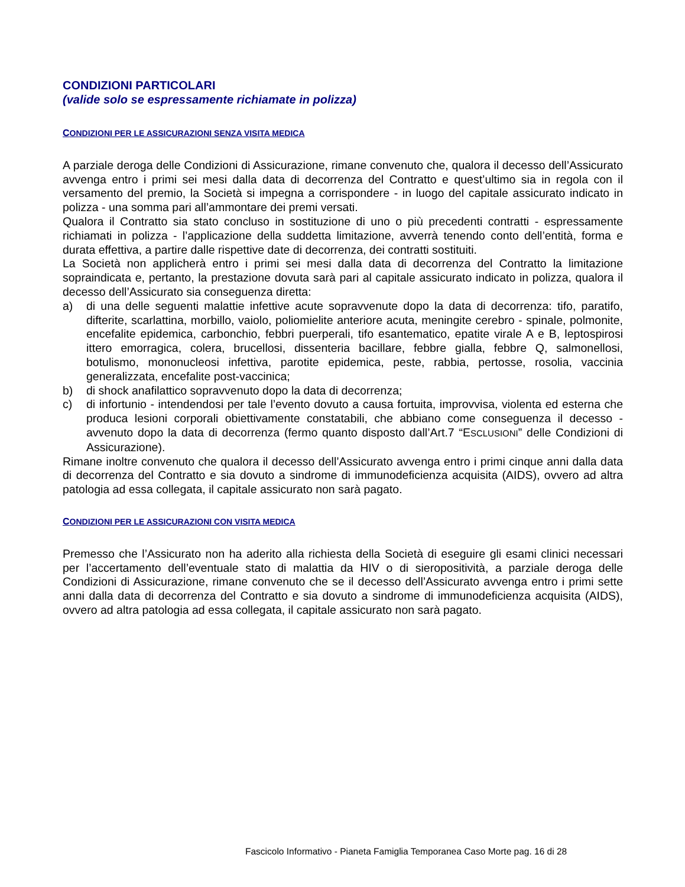CONDIZIONI PARTICOLARI
(valide solo se espressamente richiamate in polizza)
CONDIZIONI PER LE ASSICURAZIONI SENZA VISITA MEDICA
A parziale deroga delle Condizioni di Assicurazione, rimane convenuto che, qualora il decesso dell’Assicurato avvenga entro i primi sei mesi dalla data di decorrenza del Contratto e quest’ultimo sia in regola con il versamento del premio, la Società si impegna a corrispondere - in luogo del capitale assicurato indicato in polizza - una somma pari all’ammontare dei premi versati.
Qualora il Contratto sia stato concluso in sostituzione di uno o più precedenti contratti - espressamente richiamati in polizza - l’applicazione della suddetta limitazione, avverrà tenendo conto dell’entità, forma e durata effettiva, a partire dalle rispettive date di decorrenza, dei contratti sostituiti.
La Società non applicherà entro i primi sei mesi dalla data di decorrenza del Contratto la limitazione sopraindicata e, pertanto, la prestazione dovuta sarà pari al capitale assicurato indicato in polizza, qualora il decesso dell’Assicurato sia conseguenza diretta:
a) di una delle seguenti malattie infettive acute sopravvenute dopo la data di decorrenza: tifo, paratifo, difterite, scarlattina, morbillo, vaiolo, poliomielite anteriore acuta, meningite cerebro - spinale, polmonite, encefalite epidemica, carbonchio, febbri puerperali, tifo esantematico, epatite virale A e B, leptospirosi ittero emorragica, colera, brucellosi, dissenteria bacillare, febbre gialla, febbre Q, salmonellosi, botulismo, mononucleosi infettiva, parotite epidemica, peste, rabbia, pertosse, rosolia, vaccinia generalizzata, encefalite post-vaccinica;
b) di shock anafilattico sopravvenuto dopo la data di decorrenza;
c) di infortunio - intendendosi per tale l’evento dovuto a causa fortuita, improvvisa, violenta ed esterna che produca lesioni corporali obiettivamente constatabili, che abbiano come conseguenza il decesso - avvenuto dopo la data di decorrenza (fermo quanto disposto dall’Art.7 “ESCLUSIONI” delle Condizioni di Assicurazione).
Rimane inoltre convenuto che qualora il decesso dell’Assicurato avvenga entro i primi cinque anni dalla data di decorrenza del Contratto e sia dovuto a sindrome di immunodeficienza acquisita (AIDS), ovvero ad altra patologia ad essa collegata, il capitale assicurato non sarà pagato.
CONDIZIONI PER LE ASSICURAZIONI CON VISITA MEDICA
Premesso che l’Assicurato non ha aderito alla richiesta della Società di eseguire gli esami clinici necessari per l’accertamento dell’eventuale stato di malattia da HIV o di sieropositività, a parziale deroga delle Condizioni di Assicurazione, rimane convenuto che se il decesso dell’Assicurato avvenga entro i primi sette anni dalla data di decorrenza del Contratto e sia dovuto a sindrome di immunodeficienza acquisita (AIDS), ovvero ad altra patologia ad essa collegata, il capitale assicurato non sarà pagato.
Fascicolo Informativo - Pianeta Famiglia Temporanea Caso Morte pag. 16 di 28